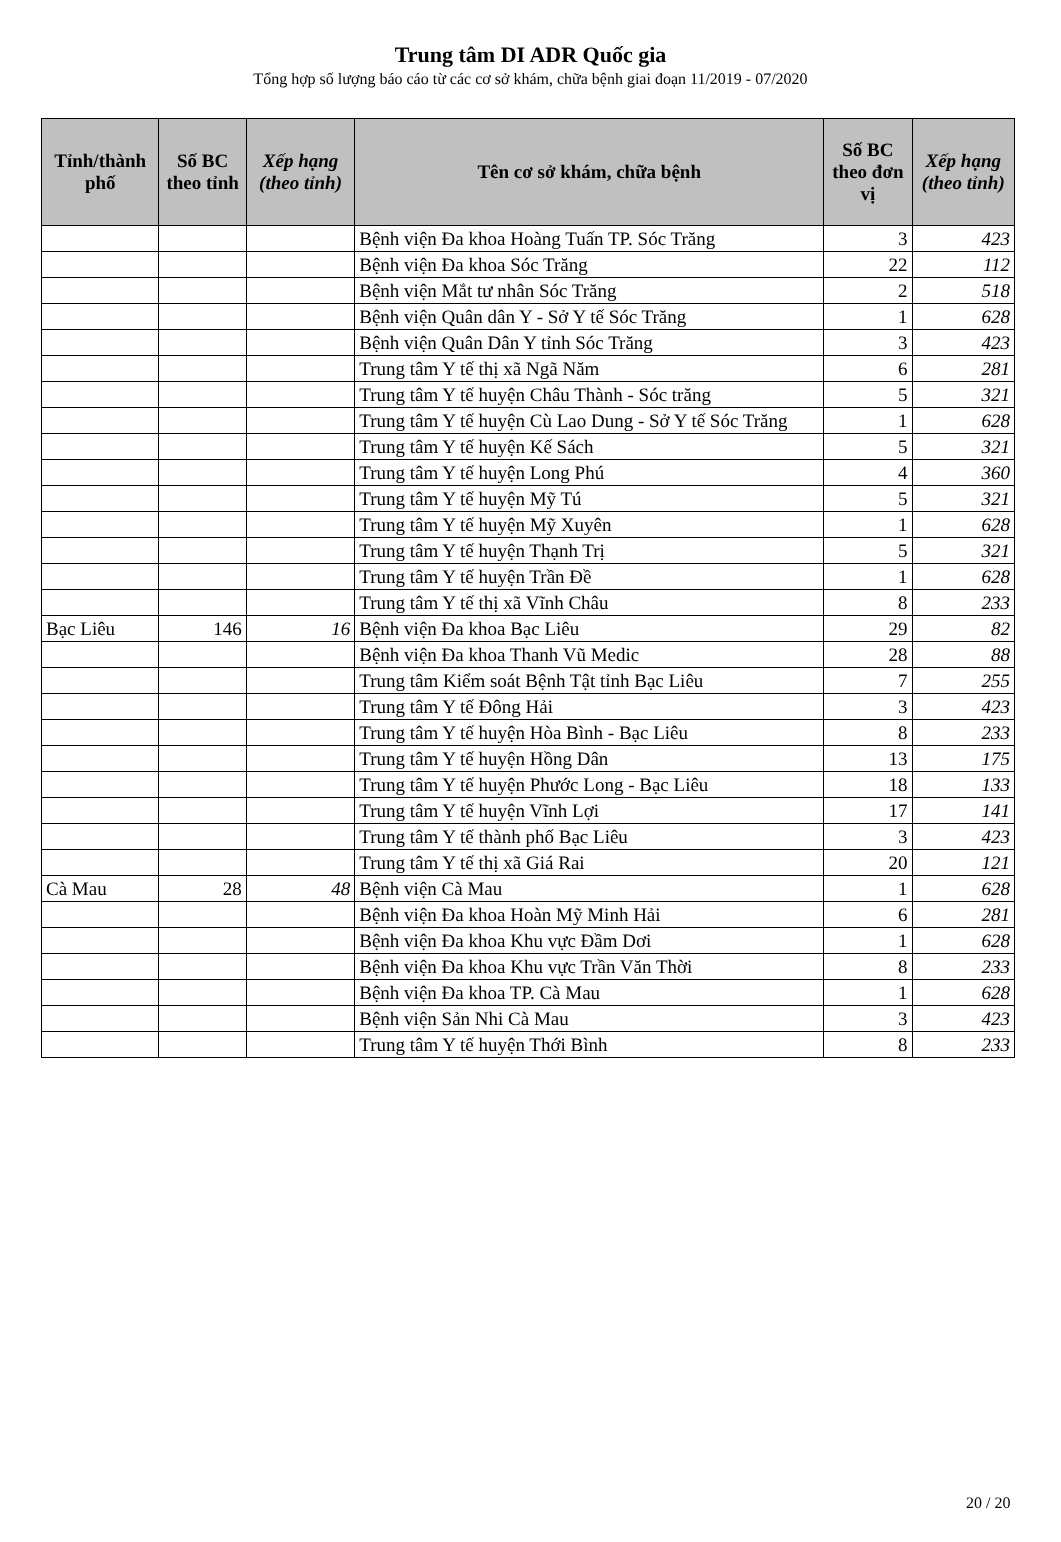Trung tâm DI ADR Quốc gia
Tổng hợp số lượng báo cáo từ các cơ sở khám, chữa bệnh giai đoạn 11/2019 - 07/2020
| Tỉnh/thành phố | Số BC theo tỉnh | Xếp hạng (theo tỉnh) | Tên cơ sở khám, chữa bệnh | Số BC theo đơn vị | Xếp hạng (theo tỉnh) |
| --- | --- | --- | --- | --- | --- |
| | | | Bệnh viện Đa khoa Hoàng Tuấn TP. Sóc Trăng | 3 | 423 |
| | | | Bệnh viện Đa khoa Sóc Trăng | 22 | 112 |
| | | | Bệnh viện Mắt tư nhân Sóc Trăng | 2 | 518 |
| | | | Bệnh viện Quân dân Y - Sở Y tế Sóc Trăng | 1 | 628 |
| | | | Bệnh viện Quân Dân Y tỉnh Sóc Trăng | 3 | 423 |
| | | | Trung tâm Y tế thị xã Ngã Năm | 6 | 281 |
| | | | Trung tâm Y tế huyện Châu Thành - Sóc trăng | 5 | 321 |
| | | | Trung tâm Y tế huyện Cù Lao Dung - Sở Y tế Sóc Trăng | 1 | 628 |
| | | | Trung tâm Y tế huyện Kế Sách | 5 | 321 |
| | | | Trung tâm Y tế huyện Long Phú | 4 | 360 |
| | | | Trung tâm Y tế huyện Mỹ Tú | 5 | 321 |
| | | | Trung tâm Y tế huyện Mỹ Xuyên | 1 | 628 |
| | | | Trung tâm Y tế huyện Thạnh Trị | 5 | 321 |
| | | | Trung tâm Y tế huyện Trần Đề | 1 | 628 |
| | | | Trung tâm Y tế thị xã Vĩnh Châu | 8 | 233 |
| Bạc Liêu | 146 | 16 | Bệnh viện Đa khoa Bạc Liêu | 29 | 82 |
| | | | Bệnh viện Đa khoa Thanh Vũ Medic | 28 | 88 |
| | | | Trung tâm Kiểm soát Bệnh Tật tỉnh Bạc Liêu | 7 | 255 |
| | | | Trung tâm Y tế Đông Hải | 3 | 423 |
| | | | Trung tâm Y tế huyện Hòa Bình - Bạc Liêu | 8 | 233 |
| | | | Trung tâm Y tế huyện Hồng Dân | 13 | 175 |
| | | | Trung tâm Y tế huyện Phước Long - Bạc Liêu | 18 | 133 |
| | | | Trung tâm Y tế huyện Vĩnh Lợi | 17 | 141 |
| | | | Trung tâm Y tế thành phố Bạc Liêu | 3 | 423 |
| | | | Trung tâm Y tế thị xã Giá Rai | 20 | 121 |
| Cà Mau | 28 | 48 | Bệnh viện Cà Mau | 1 | 628 |
| | | | Bệnh viện Đa khoa Hoàn Mỹ Minh Hải | 6 | 281 |
| | | | Bệnh viện Đa khoa Khu vực Đầm Dơi | 1 | 628 |
| | | | Bệnh viện Đa khoa Khu vực Trần Văn Thời | 8 | 233 |
| | | | Bệnh viện Đa khoa TP. Cà Mau | 1 | 628 |
| | | | Bệnh viện Sản Nhi Cà Mau | 3 | 423 |
| | | | Trung tâm Y tế huyện Thới Bình | 8 | 233 |
20 / 20